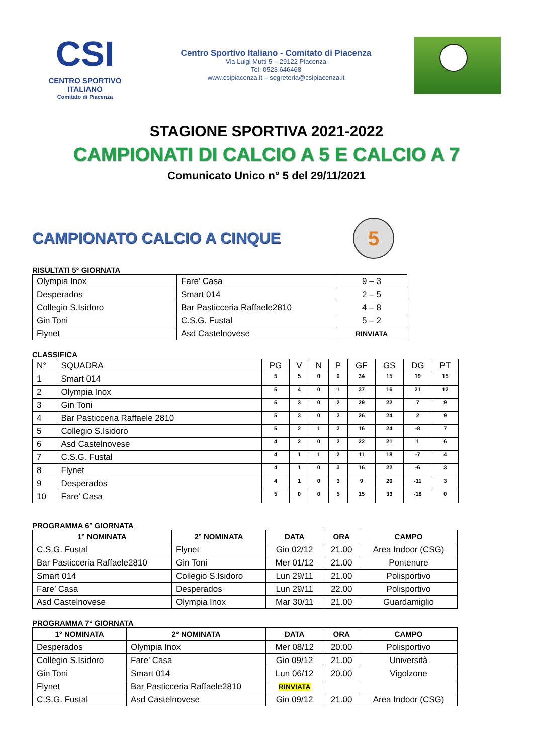CSI
CENTRO SPORTIVO ITALIANO
Comitato di Piacenza
Centro Sportivo Italiano - Comitato di Piacenza
Via Luigi Mutti 5 – 29122 Piacenza
Tel. 0523 646468
www.csipiacenza.it – segreteria@csipiacenza.it
STAGIONE SPORTIVA 2021-2022
CAMPIONATI DI CALCIO A 5 E CALCIO A 7
Comunicato Unico n° 5 del 29/11/2021
CAMPIONATO CALCIO A CINQUE
5
RISULTATI 5° GIORNATA
| Olympia Inox | Fare’ Casa | 9 – 3 |
| Desperados | Smart 014 | 2 – 5 |
| Collegio S.Isidoro | Bar Pasticceria Raffaele2810 | 4 – 8 |
| Gin Toni | C.S.G. Fustal | 5 – 2 |
| Flynet | Asd Castelnovese | RINVIATA |
CLASSIFICA
| N° | SQUADRA | PG | V | N | P | GF | GS | DG | PT |
| 1 | Smart 014 | 5 | 5 | 0 | 0 | 34 | 15 | 19 | 15 |
| 2 | Olympia Inox | 5 | 4 | 0 | 1 | 37 | 16 | 21 | 12 |
| 3 | Gin Toni | 5 | 3 | 0 | 2 | 29 | 22 | 7 | 9 |
| 4 | Bar Pasticceria Raffaele 2810 | 5 | 3 | 0 | 2 | 26 | 24 | 2 | 9 |
| 5 | Collegio S.Isidoro | 5 | 2 | 1 | 2 | 16 | 24 | -8 | 7 |
| 6 | Asd Castelnovese | 4 | 2 | 0 | 2 | 22 | 21 | 1 | 6 |
| 7 | C.S.G. Fustal | 4 | 1 | 1 | 2 | 11 | 18 | -7 | 4 |
| 8 | Flynet | 4 | 1 | 0 | 3 | 16 | 22 | -6 | 3 |
| 9 | Desperados | 4 | 1 | 0 | 3 | 9 | 20 | -11 | 3 |
| 10 | Fare’ Casa | 5 | 0 | 0 | 5 | 15 | 33 | -18 | 0 |
PROGRAMMA 6° GIORNATA
| 1° NOMINATA | 2° NOMINATA | DATA | ORA | CAMPO |
| --- | --- | --- | --- | --- |
| C.S.G. Fustal | Flynet | Gio 02/12 | 21.00 | Area Indoor (CSG) |
| Bar Pasticceria Raffaele2810 | Gin Toni | Mer 01/12 | 21.00 | Pontenure |
| Smart 014 | Collegio S.Isidoro | Lun 29/11 | 21.00 | Polisportivo |
| Fare’ Casa | Desperados | Lun 29/11 | 22.00 | Polisportivo |
| Asd Castelnovese | Olympia Inox | Mar 30/11 | 21.00 | Guardamiglio |
PROGRAMMA 7° GIORNATA
| 1° NOMINATA | 2° NOMINATA | DATA | ORA | CAMPO |
| --- | --- | --- | --- | --- |
| Desperados | Olympia Inox | Mer 08/12 | 20.00 | Polisportivo |
| Collegio S.Isidoro | Fare’ Casa | Gio 09/12 | 21.00 | Università |
| Gin Toni | Smart 014 | Lun 06/12 | 20.00 | Vigolzone |
| Flynet | Bar Pasticceria Raffaele2810 | RINVIATA | | |
| C.S.G. Fustal | Asd Castelnovese | Gio 09/12 | 21.00 | Area Indoor (CSG) |